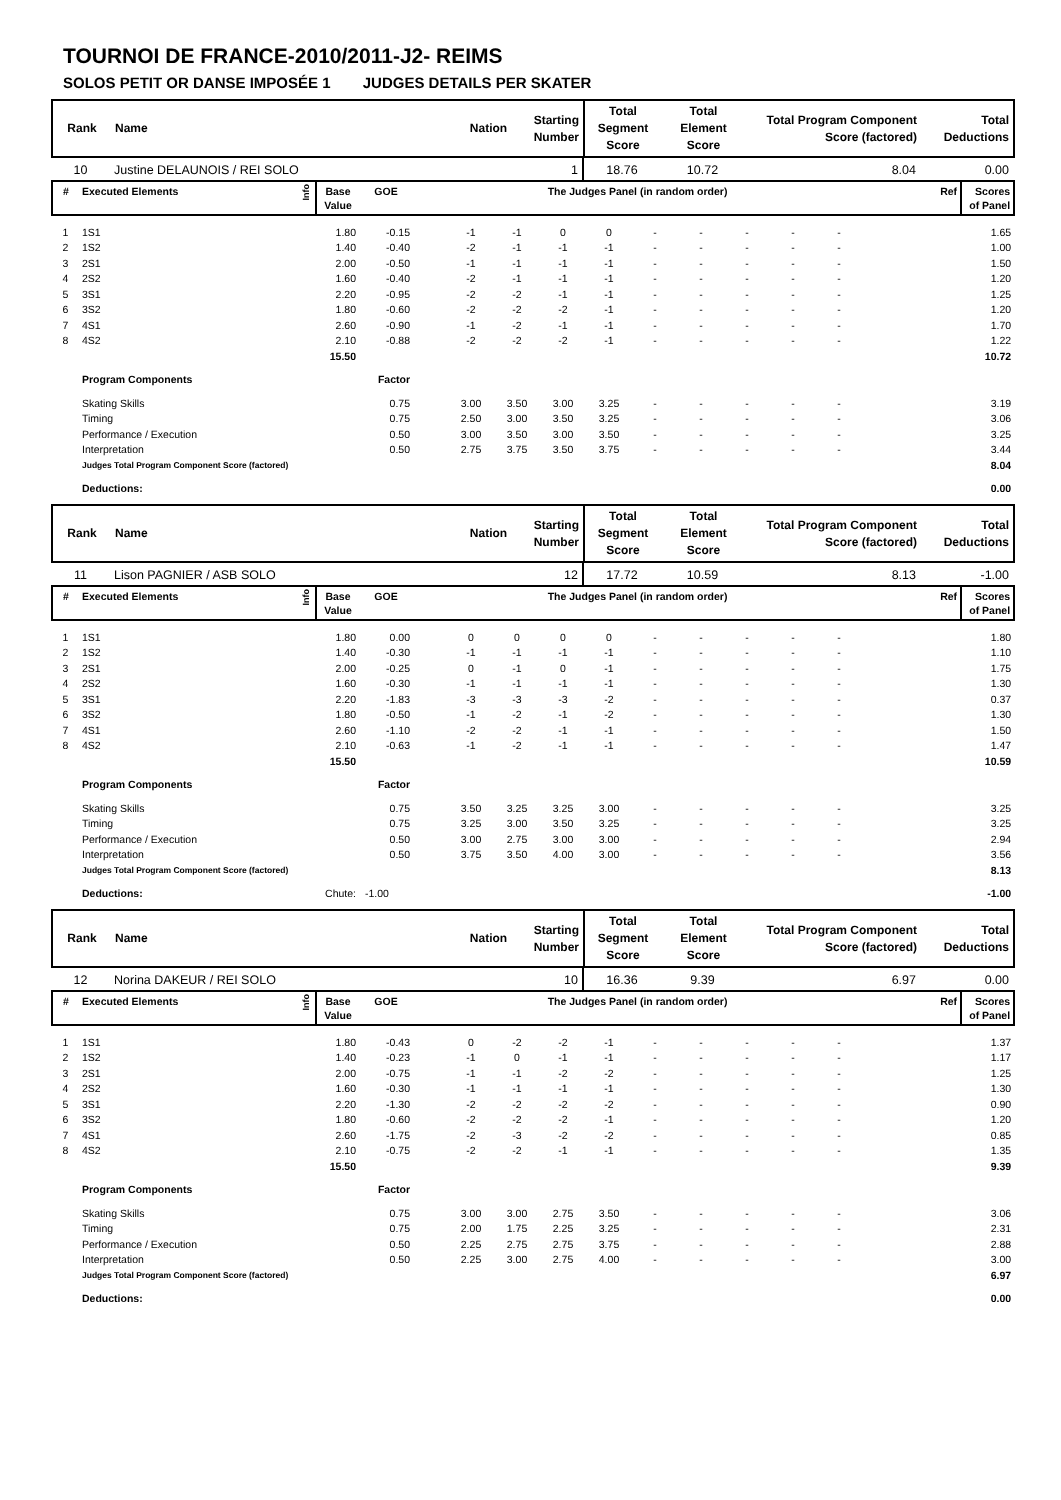TOURNOI DE FRANCE-2010/2011-J2- REIMS
SOLOS PETIT OR DANSE IMPOSÉE 1 JUDGES DETAILS PER SKATER
| Rank | Name | Nation | Starting Number | Total Segment Score | Total Element Score | Total Program Component Score (factored) | Total Deductions |
| --- | --- | --- | --- | --- | --- | --- | --- |
| 10 | Justine DELAUNOIS / REI SOLO | | 1 | 18.76 | 10.72 | 8.04 | 0.00 |
| # | Executed Elements | Info | Base Value | GOE | The Judges Panel (in random order) | | | | | | | | | | Ref | Scores of Panel |
| --- | --- | --- | --- | --- | --- | --- | --- | --- | --- | --- | --- | --- | --- | --- | --- | --- |
| 1 | 1S1 | | 1.80 | -0.15 | | -1 | -1 | 0 | 0 | - | - | - | - | - | | 1.65 |
| 2 | 1S2 | | 1.40 | -0.40 | | -2 | -1 | -1 | -1 | - | - | - | - | - | | 1.00 |
| 3 | 2S1 | | 2.00 | -0.50 | | -1 | -1 | -1 | -1 | - | - | - | - | - | | 1.50 |
| 4 | 2S2 | | 1.60 | -0.40 | | -2 | -1 | -1 | -1 | - | - | - | - | - | | 1.20 |
| 5 | 3S1 | | 2.20 | -0.95 | | -2 | -2 | -1 | -1 | - | - | - | - | - | | 1.25 |
| 6 | 3S2 | | 1.80 | -0.60 | | -2 | -2 | -2 | -1 | - | - | - | - | - | | 1.20 |
| 7 | 4S1 | | 2.60 | -0.90 | | -1 | -2 | -1 | -1 | - | - | - | - | - | | 1.70 |
| 8 | 4S2 | | 2.10 | -0.88 | | -2 | -2 | -2 | -1 | - | - | - | - | - | | 1.22 |
| | | | 15.50 | | | | | | | | | | | | | 10.72 |
| | Program Components | | | Factor | | | | | | | | | | | | |
| | Skating Skills | | | 0.75 | | 3.00 | 3.50 | 3.00 | 3.25 | - | - | - | - | - | | 3.19 |
| | Timing | | | 0.75 | | 2.50 | 3.00 | 3.50 | 3.25 | - | - | - | - | - | | 3.06 |
| | Performance / Execution | | | 0.50 | | 3.00 | 3.50 | 3.00 | 3.50 | - | - | - | - | - | | 3.25 |
| | Interpretation | | | 0.50 | | 2.75 | 3.75 | 3.50 | 3.75 | - | - | - | - | - | | 3.44 |
| | Judges Total Program Component Score (factored) | | | | | | | | | | | | | | | 8.04 |
| | Deductions: | | | | | | | | | | | | | | | 0.00 |
| Rank | Name | Nation | Starting Number | Total Segment Score | Total Element Score | Total Program Component Score (factored) | Total Deductions |
| --- | --- | --- | --- | --- | --- | --- | --- |
| 11 | Lison PAGNIER / ASB SOLO | | 12 | 17.72 | 10.59 | 8.13 | -1.00 |
| # | Executed Elements | Info | Base Value | GOE | The Judges Panel (in random order) | | | | | | | | | | Ref | Scores of Panel |
| --- | --- | --- | --- | --- | --- | --- | --- | --- | --- | --- | --- | --- | --- | --- | --- | --- |
| 1 | 1S1 | | 1.80 | 0.00 | | 0 | 0 | 0 | 0 | - | - | - | - | - | | 1.80 |
| 2 | 1S2 | | 1.40 | -0.30 | | -1 | -1 | -1 | -1 | - | - | - | - | - | | 1.10 |
| 3 | 2S1 | | 2.00 | -0.25 | | 0 | -1 | 0 | -1 | - | - | - | - | - | | 1.75 |
| 4 | 2S2 | | 1.60 | -0.30 | | -1 | -1 | -1 | -1 | - | - | - | - | - | | 1.30 |
| 5 | 3S1 | | 2.20 | -1.83 | | -3 | -3 | -3 | -2 | - | - | - | - | - | | 0.37 |
| 6 | 3S2 | | 1.80 | -0.50 | | -1 | -2 | -1 | -2 | - | - | - | - | - | | 1.30 |
| 7 | 4S1 | | 2.60 | -1.10 | | -2 | -2 | -1 | -1 | - | - | - | - | - | | 1.50 |
| 8 | 4S2 | | 2.10 | -0.63 | | -1 | -2 | -1 | -1 | - | - | - | - | - | | 1.47 |
| | | | 15.50 | | | | | | | | | | | | | 10.59 |
| | Program Components | | | Factor | | | | | | | | | | | | |
| | Skating Skills | | | 0.75 | | 3.50 | 3.25 | 3.25 | 3.00 | - | - | - | - | - | | 3.25 |
| | Timing | | | 0.75 | | 3.25 | 3.00 | 3.50 | 3.25 | - | - | - | - | - | | 3.25 |
| | Performance / Execution | | | 0.50 | | 3.00 | 2.75 | 3.00 | 3.00 | - | - | - | - | - | | 2.94 |
| | Interpretation | | | 0.50 | | 3.75 | 3.50 | 4.00 | 3.00 | - | - | - | - | - | | 3.56 |
| | Judges Total Program Component Score (factored) | | | | | | | | | | | | | | | 8.13 |
| | Deductions: | | Chute: | -1.00 | | | | | | | | | | | | -1.00 |
| Rank | Name | Nation | Starting Number | Total Segment Score | Total Element Score | Total Program Component Score (factored) | Total Deductions |
| --- | --- | --- | --- | --- | --- | --- | --- |
| 12 | Norina DAKEUR / REI SOLO | | 10 | 16.36 | 9.39 | 6.97 | 0.00 |
| # | Executed Elements | Info | Base Value | GOE | The Judges Panel (in random order) | | | | | | | | | | Ref | Scores of Panel |
| --- | --- | --- | --- | --- | --- | --- | --- | --- | --- | --- | --- | --- | --- | --- | --- | --- |
| 1 | 1S1 | | 1.80 | -0.43 | | 0 | -2 | -2 | -1 | - | - | - | - | - | | 1.37 |
| 2 | 1S2 | | 1.40 | -0.23 | | -1 | 0 | -1 | -1 | - | - | - | - | - | | 1.17 |
| 3 | 2S1 | | 2.00 | -0.75 | | -1 | -1 | -2 | -2 | - | - | - | - | - | | 1.25 |
| 4 | 2S2 | | 1.60 | -0.30 | | -1 | -1 | -1 | -1 | - | - | - | - | - | | 1.30 |
| 5 | 3S1 | | 2.20 | -1.30 | | -2 | -2 | -2 | -2 | - | - | - | - | - | | 0.90 |
| 6 | 3S2 | | 1.80 | -0.60 | | -2 | -2 | -2 | -1 | - | - | - | - | - | | 1.20 |
| 7 | 4S1 | | 2.60 | -1.75 | | -2 | -3 | -2 | -2 | - | - | - | - | - | | 0.85 |
| 8 | 4S2 | | 2.10 | -0.75 | | -2 | -2 | -1 | -1 | - | - | - | - | - | | 1.35 |
| | | | 15.50 | | | | | | | | | | | | | 9.39 |
| | Program Components | | | Factor | | | | | | | | | | | | |
| | Skating Skills | | | 0.75 | | 3.00 | 3.00 | 2.75 | 3.50 | - | - | - | - | - | | 3.06 |
| | Timing | | | 0.75 | | 2.00 | 1.75 | 2.25 | 3.25 | - | - | - | - | - | | 2.31 |
| | Performance / Execution | | | 0.50 | | 2.25 | 2.75 | 2.75 | 3.75 | - | - | - | - | - | | 2.88 |
| | Interpretation | | | 0.50 | | 2.25 | 3.00 | 2.75 | 4.00 | - | - | - | - | - | | 3.00 |
| | Judges Total Program Component Score (factored) | | | | | | | | | | | | | | | 6.97 |
| | Deductions: | | | | | | | | | | | | | | | 0.00 |